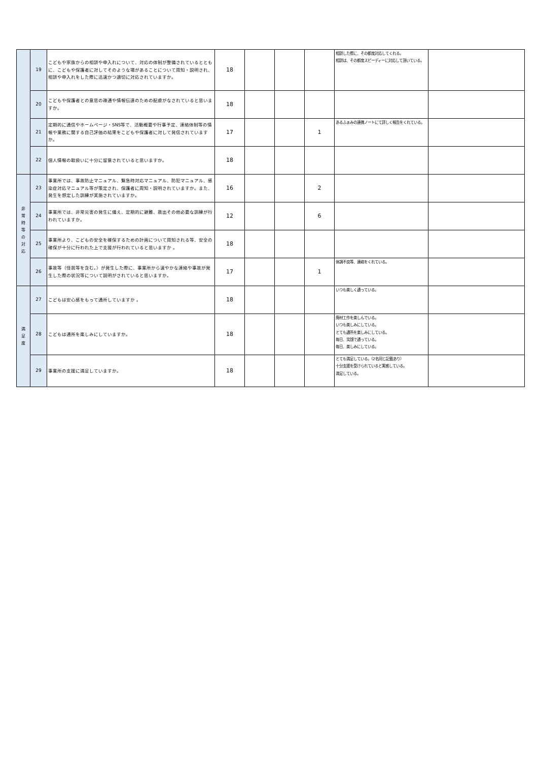| | 19 | こどもや家族からの相談や申入れについて、対応の体制が整備されているとともに、こどもや保護者に対してそのような場があることについて周知・説明され、相談や申入れをした際に迅速かつ適切に対応されていますか。 | 18 | | | | 相談した際に、その都度対応してくれる。 相談は、その都度スピーディーに対応して頂いている。 | |
| | 20 | こどもや保護者との意思の疎通や情報伝達のための配慮がなされていると思いますか。 | 18 | | | | | |
| | 21 | 定期的に通信やホームページ・SNS等で、活動概要や行事予定、連絡体制等の情報や業務に関する自己評価の結果をこどもや保護者に対して発信されていますか。 | 17 | | | 1 | あるふぁみの連携ノートにて詳しく報告をくれている。 | |
| | 22 | 個人情報の取扱いに十分に留意されていると思いますか。 | 18 | | | | | |
| 非 常 時 等 の 対 応 | 23 | 事業所では、事故防止マニュアル、緊急時対応マニュアル、防犯マニュアル、感染症対応マニュアル等が策定され、保護者に周知・説明されていますか。また、発生を想定した訓練が実施されていますか。 | 16 | | | 2 | | |
| | 24 | 事業所では、非常災害の発生に備え、定期的に避難、救出その他必要な訓練が行われていますか。 | 12 | | | 6 | | |
| | 25 | 事業所より、こどもの安全を確保するための計画について周知される等、安全の確保が十分に行われた上で支援が行われていると思いますか 。 | 18 | | | | | |
| | 26 | 事故等（怪我等を含む。）が発生した際に、事業所から速やかな連絡や事故が発生した際の状況等について説明がされていると思いますか。 | 17 | | | 1 | 体調不良等、連絡をくれている。 | |
| 満 足 度 | 27 | こどもは安心感をもって通所していますか 。 | 18 | | | | いつも楽しく通っている。 | |
| | 28 | こどもは通所を楽しみにしていますか。 | 18 | | | | 廃材工作を楽しんでいる。 いつも楽しみにしている。 とても通所を楽しみにしている。 毎日、笑顔で通っている。 毎日、楽しみにしている。 | |
| | 29 | 事業所の支援に満足していますか。 | 18 | | | | とても満足している。（2名同じ記載あり） 十分支援を受けられていると実感している。 満足している。 | |